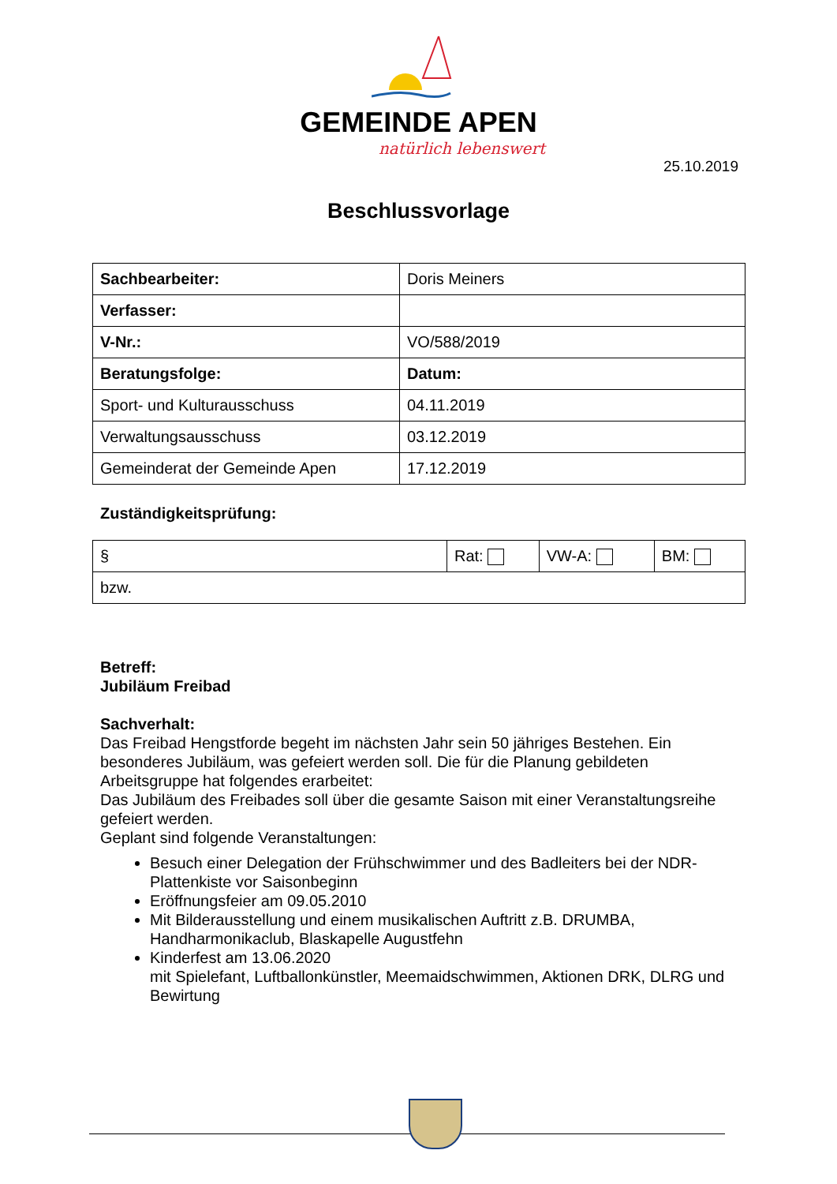GEMEINDE APEN
natürlich lebenswert
25.10.2019
Beschlussvorlage
| Sachbearbeiter: | Doris Meiners |
| Verfasser: | |
| V-Nr.: | VO/588/2019 |
| Beratungsfolge: | Datum: |
| Sport- und Kulturausschuss | 04.11.2019 |
| Verwaltungsausschuss | 03.12.2019 |
| Gemeinderat der Gemeinde Apen | 17.12.2019 |
Zuständigkeitsprüfung:
| § | Rat: | VW-A: | BM: |
| bzw. | | | |
Betreff:
Jubiläum Freibad
Sachverhalt:
Das Freibad Hengstforde begeht im nächsten Jahr sein 50 jähriges Bestehen. Ein besonderes Jubiläum, was gefeiert werden soll. Die für die Planung gebildeten Arbeitsgruppe hat folgendes erarbeitet:
Das Jubiläum des Freibades soll über die gesamte Saison mit einer Veranstaltungsreihe gefeiert werden.
Geplant sind folgende Veranstaltungen:
Besuch einer Delegation der Frühschwimmer und des Badleiters bei der NDR-Plattenkiste vor Saisonbeginn
Eröffnungsfeier am 09.05.2010
Mit Bilderausstellung und einem musikalischen Auftritt z.B. DRUMBA, Handharmonikaclub, Blaskapelle Augustfehn
Kinderfest am 13.06.2020
mit Spielefant, Luftballonkünstler, Meemaidschwimmen, Aktionen DRK, DLRG und Bewirtung